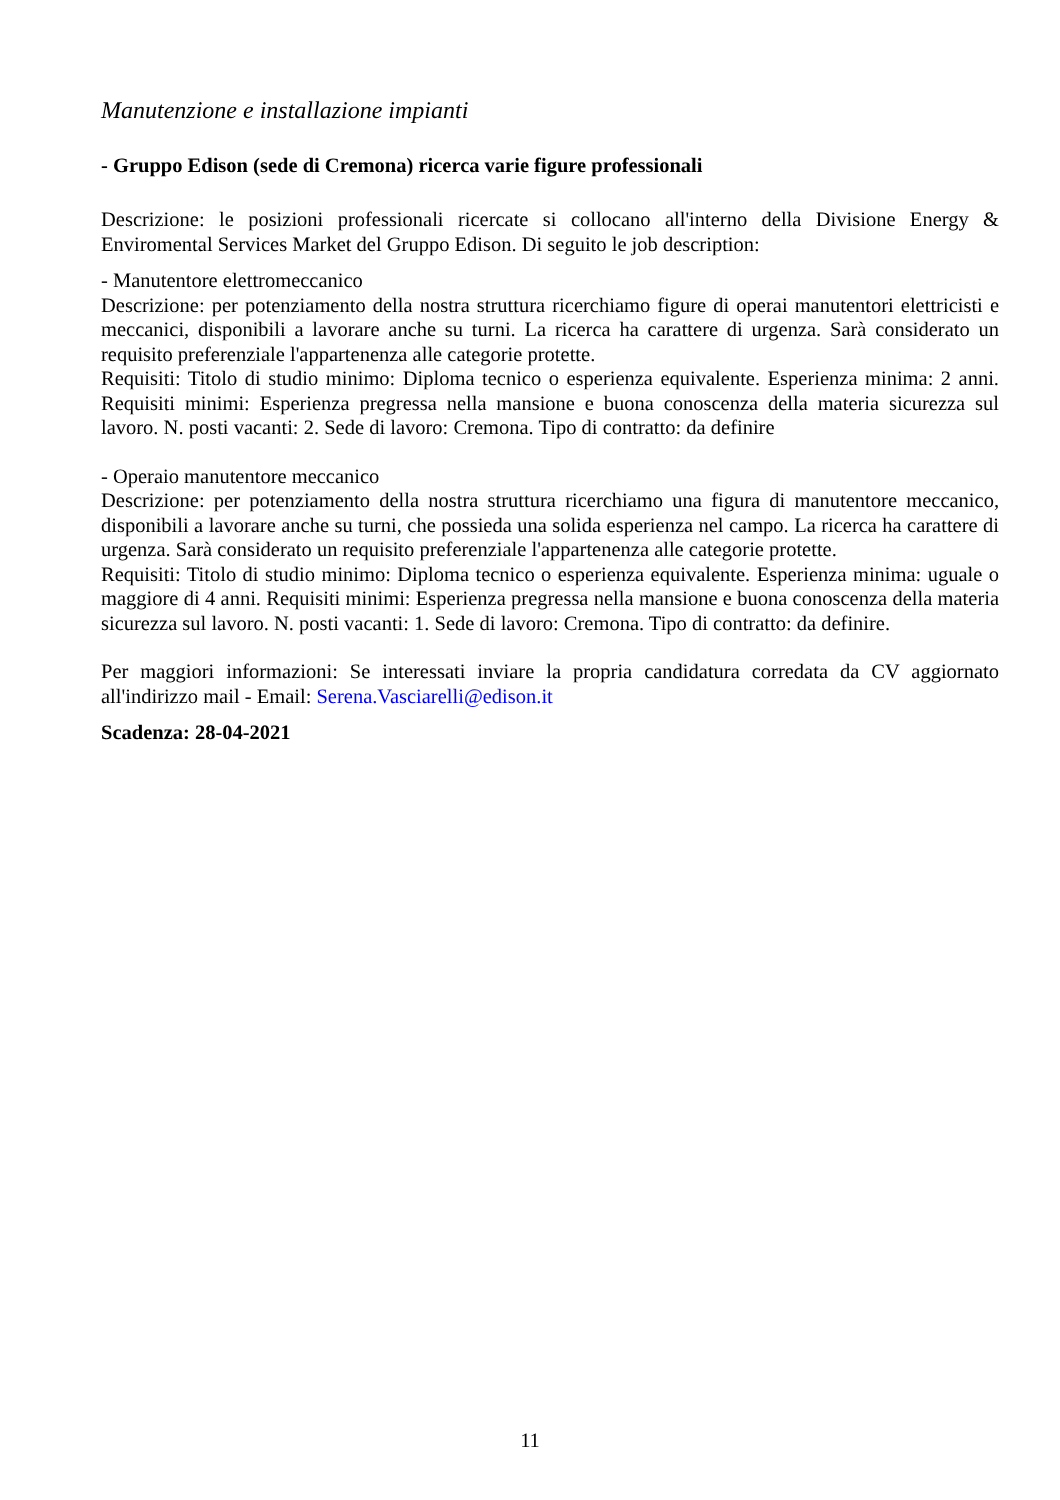Manutenzione e installazione impianti
- Gruppo Edison (sede di Cremona) ricerca varie figure professionali
Descrizione: le posizioni professionali ricercate si collocano all'interno della Divisione Energy & Enviromental Services Market del Gruppo Edison. Di seguito le job description:
- Manutentore elettromeccanico
Descrizione: per potenziamento della nostra struttura ricerchiamo figure di operai manutentori elettricisti e meccanici, disponibili a lavorare anche su turni. La ricerca ha carattere di urgenza. Sarà considerato un requisito preferenziale l'appartenenza alle categorie protette.
Requisiti: Titolo di studio minimo: Diploma tecnico o esperienza equivalente. Esperienza minima: 2 anni. Requisiti minimi: Esperienza pregressa nella mansione e buona conoscenza della materia sicurezza sul lavoro. N. posti vacanti: 2. Sede di lavoro: Cremona. Tipo di contratto: da definire
- Operaio manutentore meccanico
Descrizione: per potenziamento della nostra struttura ricerchiamo una figura di manutentore meccanico, disponibili a lavorare anche su turni, che possieda una solida esperienza nel campo. La ricerca ha carattere di urgenza. Sarà considerato un requisito preferenziale l'appartenenza alle categorie protette.
Requisiti: Titolo di studio minimo: Diploma tecnico o esperienza equivalente. Esperienza minima: uguale o maggiore di 4 anni. Requisiti minimi: Esperienza pregressa nella mansione e buona conoscenza della materia sicurezza sul lavoro. N. posti vacanti: 1. Sede di lavoro: Cremona. Tipo di contratto: da definire.
Per maggiori informazioni: Se interessati inviare la propria candidatura corredata da CV aggiornato all'indirizzo mail - Email: Serena.Vasciarelli@edison.it
Scadenza: 28-04-2021
11